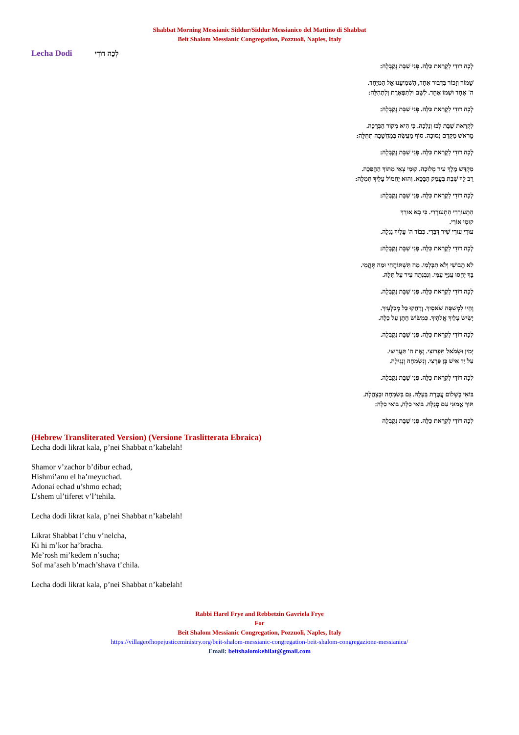Shabbat Morning Messianic Siddur/Siddur Messianico del Mattino di Shabbat
Beit Shalom Messianic Congregation, Pozzuoli, Naples, Italy
Lecha Dodi לְכָה דוֹדִי
לְכָה דוֹדִי לִקְרַאת כַּלָּה. פְּנֵי שַׁבָּת נְקַבְּלָה:
שָׁמוֹר וְזָכוֹר בְּדִבּוּר אֶחָד, הִשְׁמִיעָנוּ אֵל הַמְיֻחָד.
ה' אֶחָד וּשְׁמוֹ אֶחָד. לְשֵׁם וּלְתִפְאֶרֶת וְלִתְהִלָּה:
לְכָה דוֹדִי לִקְרַאת כַּלָּה. פְּנֵי שַׁבָּת נְקַבְּלָה:
לִקְרַאת שַׁבָּת לְכוּ וְנֵלְכָה. כִּי הִיא מְקוֹר הַבְּרָכָה.
מֵרֹאשׁ מִקֶּדֶם נְסוּכָה. סוֹף מַעֲשֶׂה בְּמַחֲשָׁבָה תְּחִלָּה:
לְכָה דוֹדִי לִקְרַאת כַּלָּה. פְּנֵי שַׁבָּת נְקַבְּלָה:
מִקְדַּשׁ מֶלֶךְ עִיר מְלוּכָה. קוּמִי צְאִי מִתּוֹךְ הַהֲפֵכָה.
רַב לָךְ שֶׁבֶת בְּעֵמֶק הַבָּכָא. וְהוּא יַחֲמוֹל עָלַיִךְ חֶמְלָה:
לְכָה דוֹדִי לִקְרַאת כַּלָּה. פְּנֵי שַׁבָּת נְקַבְּלָה:
הִתְעוֹרְרִי הִתְעוֹרְרִי. כִּי בָא אוֹרֵךְ
קוּמִי אוֹרִי.
עוּרִי עוּרִי שִׁיר דַּבֵּרִי. כְּבוֹד ה' עָלַיִךְ נִגְלָה.
לְכָה דוֹדִי לִקְרַאת כַּלָּה. פְּנֵי שַׁבָּת נְקַבְּלָה:
לֹא תֵבוֹשִׁי וְלֹא תִכָּלְמִי. מַה תִּשְׁתּוֹחֲחִי וּמַה תֶּהֱמִי.
בָּךְ יֶחֱסוּ עֲנִיֵּי עַמִּי. וְנִבְנְתָה עִיר עַל תִּלָּהּ.
לְכָה דוֹדִי לִקְרַאת כַּלָּה. פְּנֵי שַׁבָּת נְקַבְּלָה.
וְהָיוּ לִמְשִׁסָּה שֹׁאסָיִךְ. וְרָחֲקוּ כָּל מְבַלְּעָיִךְ.
יָשִׂישׂ עָלַיִךְ אֱלֹהָיִךְ. כִּמְשׂוֹשׂ חָתָן עַל כַּלָּה.
לְכָה דוֹדִי לִקְרַאת כַּלָּה. פְּנֵי שַׁבָּת נְקַבְּלָה.
יָמִין וּשְׂמֹאל תִּפְרוֹצִי. וְאֶת ה' תַּעֲרִיצִי.
עַל יַד אִישׁ בֶּן פַּרְצִי. וְנִשְׂמְחָה וְנָגִילָה.
לְכָה דוֹדִי לִקְרַאת כַּלָּה. פְּנֵי שַׁבָּת נְקַבְּלָה.
בּוֹאִי בְשָׁלוֹם עֲטֶרֶת בַּעְלָהּ. גַּם בְּשִׂמְחָה וּבְצָהֳלָה.
תּוֹךְ אֱמוּנֵי עַם סְגֻלָּה. בּוֹאִי כַלָּה, בּוֹאִי כַלָּה:
לְכָה דוֹדִי לִקְרַאת כַּלָּה. פְּנֵי שַׁבָּת נְקַבְּלָה
(Hebrew Transliterated Version) (Versione Traslitterata Ebraica)
Lecha dodi likrat kala, p’nei Shabbat n’kabelah!
Shamor v’zachor b’dibur echad,
Hishmi’anu el ha’meyuchad.
Adonai echad u’shmo echad;
L’shem ul’tiferet v’l’tehila.
Lecha dodi likrat kala, p’nei Shabbat n’kabelah!
Likrat Shabbat l’chu v’nelcha,
Ki hi m’kor ha’bracha.
Me’rosh mi’kedem n’sucha;
Sof ma’aseh b’mach’shava t’chila.
Lecha dodi likrat kala, p’nei Shabbat n’kabelah!
Rabbi Harel Frye and Rebbetzin Gavriela Frye
For
Beit Shalom Messianic Congregation, Pozzuoli, Naples, Italy
https://villageofhopejusticeministry.org/beit-shalom-messianic-congregation-beit-shalom-congregazione-messianica/
Email: beitshalomkehilat@gmail.com